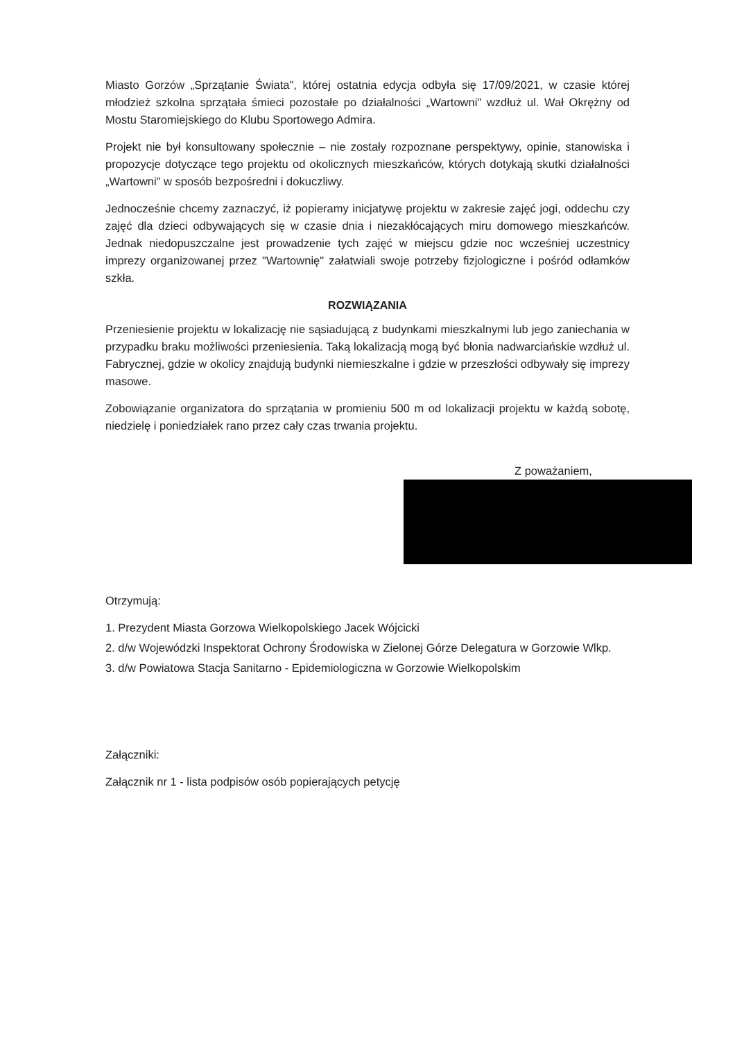Miasto Gorzów „Sprzątanie Świata", której ostatnia edycja odbyła się 17/09/2021, w czasie której młodzież szkolna sprzątała śmieci pozostałe po działalności „Wartowni" wzdłuż ul. Wał Okrężny od Mostu Staromiejskiego do Klubu Sportowego Admira.
Projekt nie był konsultowany społecznie – nie zostały rozpoznane perspektywy, opinie, stanowiska i propozycje dotyczące tego projektu od okolicznych mieszkańców, których dotykają skutki działalności „Wartowni" w sposób bezpośredni i dokuczliwy.
Jednocześnie chcemy zaznaczyć, iż popieramy inicjatywę projektu w zakresie zajęć jogi, oddechu czy zajęć dla dzieci odbywających się w czasie dnia i niezakłócających miru domowego mieszkańców. Jednak niedopuszczalne jest prowadzenie tych zajęć w miejscu gdzie noc wcześniej uczestnicy imprezy organizowanej przez "Wartownię" załatwiali swoje potrzeby fizjologiczne i pośród odłamków szkła.
ROZWIĄZANIA
Przeniesienie projektu w lokalizację nie sąsiadującą z budynkami mieszkalnymi lub jego zaniechania w przypadku braku możliwości przeniesienia. Taką lokalizacją mogą być błonia nadwarciańskie wzdłuż ul. Fabrycznej, gdzie w okolicy znajdują budynki niemieszkalne i gdzie w przeszłości odbywały się imprezy masowe.
Zobowiązanie organizatora do sprzątania w promieniu 500 m od lokalizacji projektu w każdą sobotę, niedzielę i poniedziałek rano przez cały czas trwania projektu.
Z poważaniem,
Otrzymują:
1. Prezydent Miasta Gorzowa Wielkopolskiego Jacek Wójcicki
2. d/w Wojewódzki Inspektorat Ochrony Środowiska w Zielonej Górze Delegatura w Gorzowie Wlkp.
3. d/w Powiatowa Stacja Sanitarno - Epidemiologiczna w Gorzowie Wielkopolskim
Załączniki:
Załącznik nr 1 - lista podpisów osób popierających petycję